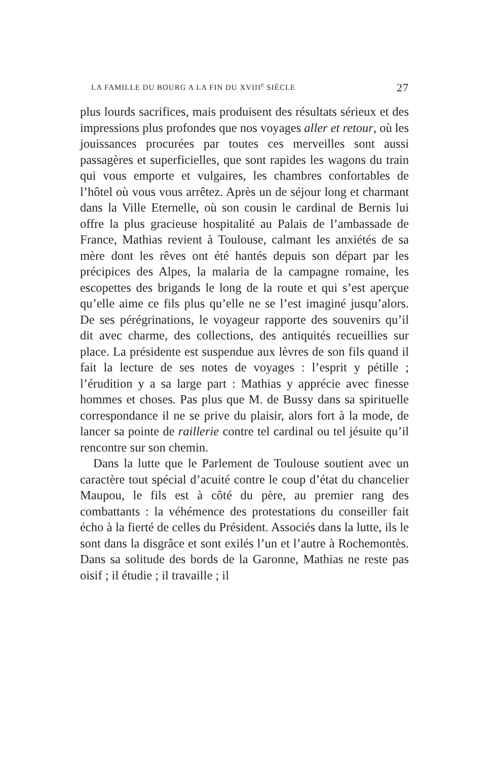LA FAMILLE DU BOURG A LA FIN DU XVIII<sup>e</sup> SIÈCLE 27
plus lourds sacrifices, mais produisent des résultats sérieux et des impressions plus profondes que nos voyages aller et retour, où les jouissances procurées par toutes ces merveilles sont aussi passagères et superficielles, que sont rapides les wagons du train qui vous emporte et vulgaires, les chambres confortables de l’hôtel où vous vous arrêtez. Après un de séjour long et charmant dans la Ville Eternelle, où son cousin le cardinal de Bernis lui offre la plus gracieuse hospitalité au Palais de l’ambassade de France, Mathias revient à Toulouse, calmant les anxiétés de sa mère dont les rêves ont été hantés depuis son départ par les précipices des Alpes, la malaria de la campagne romaine, les escopettes des brigands le long de la route et qui s’est aperçue qu’elle aime ce fils plus qu’elle ne se l’est imaginé jusqu’alors. De ses pérégrinations, le voyageur rapporte des souvenirs qu’il dit avec charme, des collections, des antiquités recueillies sur place. La présidente est suspendue aux lèvres de son fils quand il fait la lecture de ses notes de voyages : l’esprit y pétille ; l’érudition y a sa large part : Mathias y apprécie avec finesse hommes et choses. Pas plus que M. de Bussy dans sa spirituelle correspondance il ne se prive du plaisir, alors fort à la mode, de lancer sa pointe de raillerie contre tel cardinal ou tel jésuite qu’il rencontre sur son chemin.
Dans la lutte que le Parlement de Toulouse soutient avec un caractère tout spécial d’acuité contre le coup d’état du chancelier Maupou, le fils est à côté du père, au premier rang des combattants : la véhémence des protestations du conseiller fait écho à la fierté de celles du Président. Associés dans la lutte, ils le sont dans la disgrâce et sont exilés l’un et l’autre à Rochemontès. Dans sa solitude des bords de la Garonne, Mathias ne reste pas oisif ; il étudie ; il travaille ; il